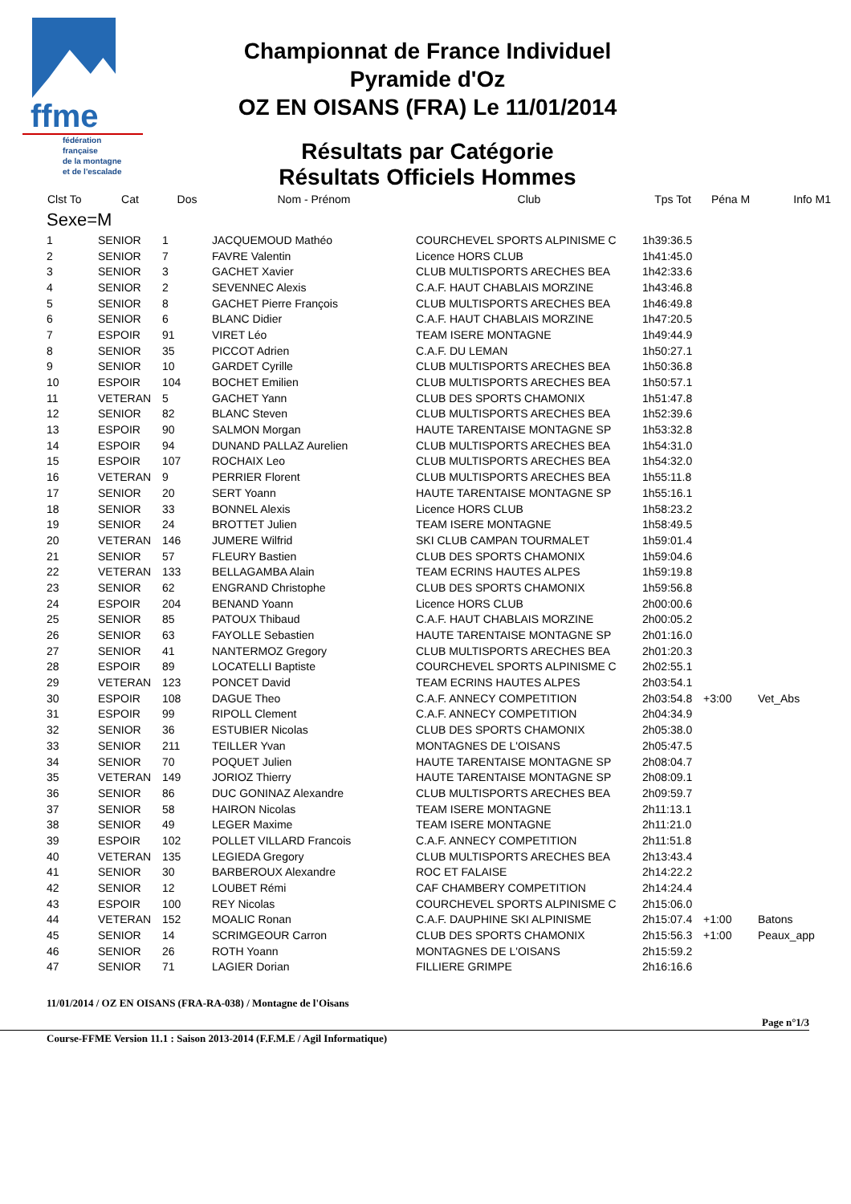ffme
fédération
française
de la montagne
et de l'escalade
Championnat de France Individuel
Pyramide d'Oz
OZ EN OISANS (FRA) Le 11/01/2014
Résultats par Catégorie
Résultats Officiels Hommes
| Clst To | Cat | Dos | Nom - Prénom | Club | Tps Tot | Péna M | Info M1 |
| --- | --- | --- | --- | --- | --- | --- | --- |
| Sexe=M | | | | | | | |
| 1 | SENIOR | 1 | JACQUEMOUD Mathéo | COURCHEVEL SPORTS ALPINISME C | 1h39:36.5 | | |
| 2 | SENIOR | 7 | FAVRE Valentin | Licence HORS CLUB | 1h41:45.0 | | |
| 3 | SENIOR | 3 | GACHET Xavier | CLUB MULTISPORTS ARECHES BEA | 1h42:33.6 | | |
| 4 | SENIOR | 2 | SEVENNEC Alexis | C.A.F. HAUT CHABLAIS MORZINE | 1h43:46.8 | | |
| 5 | SENIOR | 8 | GACHET Pierre François | CLUB MULTISPORTS ARECHES BEA | 1h46:49.8 | | |
| 6 | SENIOR | 6 | BLANC Didier | C.A.F. HAUT CHABLAIS MORZINE | 1h47:20.5 | | |
| 7 | ESPOIR | 91 | VIRET Léo | TEAM ISERE MONTAGNE | 1h49:44.9 | | |
| 8 | SENIOR | 35 | PICCOT Adrien | C.A.F. DU LEMAN | 1h50:27.1 | | |
| 9 | SENIOR | 10 | GARDET Cyrille | CLUB MULTISPORTS ARECHES BEA | 1h50:36.8 | | |
| 10 | ESPOIR | 104 | BOCHET Emilien | CLUB MULTISPORTS ARECHES BEA | 1h50:57.1 | | |
| 11 | VETERAN | 5 | GACHET Yann | CLUB DES SPORTS CHAMONIX | 1h51:47.8 | | |
| 12 | SENIOR | 82 | BLANC Steven | CLUB MULTISPORTS ARECHES BEA | 1h52:39.6 | | |
| 13 | ESPOIR | 90 | SALMON Morgan | HAUTE TARENTAISE MONTAGNE SP | 1h53:32.8 | | |
| 14 | ESPOIR | 94 | DUNAND PALLAZ Aurelien | CLUB MULTISPORTS ARECHES BEA | 1h54:31.0 | | |
| 15 | ESPOIR | 107 | ROCHAIX Leo | CLUB MULTISPORTS ARECHES BEA | 1h54:32.0 | | |
| 16 | VETERAN | 9 | PERRIER Florent | CLUB MULTISPORTS ARECHES BEA | 1h55:11.8 | | |
| 17 | SENIOR | 20 | SERT Yoann | HAUTE TARENTAISE MONTAGNE SP | 1h55:16.1 | | |
| 18 | SENIOR | 33 | BONNEL Alexis | Licence HORS CLUB | 1h58:23.2 | | |
| 19 | SENIOR | 24 | BROTTET Julien | TEAM ISERE MONTAGNE | 1h58:49.5 | | |
| 20 | VETERAN | 146 | JUMERE Wilfrid | SKI CLUB CAMPAN TOURMALET | 1h59:01.4 | | |
| 21 | SENIOR | 57 | FLEURY Bastien | CLUB DES SPORTS CHAMONIX | 1h59:04.6 | | |
| 22 | VETERAN | 133 | BELLAGAMBA Alain | TEAM ECRINS HAUTES ALPES | 1h59:19.8 | | |
| 23 | SENIOR | 62 | ENGRAND Christophe | CLUB DES SPORTS CHAMONIX | 1h59:56.8 | | |
| 24 | ESPOIR | 204 | BENAND Yoann | Licence HORS CLUB | 2h00:00.6 | | |
| 25 | SENIOR | 85 | PATOUX Thibaud | C.A.F. HAUT CHABLAIS MORZINE | 2h00:05.2 | | |
| 26 | SENIOR | 63 | FAYOLLE Sebastien | HAUTE TARENTAISE MONTAGNE SP | 2h01:16.0 | | |
| 27 | SENIOR | 41 | NANTERMOZ Gregory | CLUB MULTISPORTS ARECHES BEA | 2h01:20.3 | | |
| 28 | ESPOIR | 89 | LOCATELLI Baptiste | COURCHEVEL SPORTS ALPINISME C | 2h02:55.1 | | |
| 29 | VETERAN | 123 | PONCET David | TEAM ECRINS HAUTES ALPES | 2h03:54.1 | | |
| 30 | ESPOIR | 108 | DAGUE Theo | C.A.F. ANNECY COMPETITION | 2h03:54.8 | +3:00 | Vet_Abs |
| 31 | ESPOIR | 99 | RIPOLL Clement | C.A.F. ANNECY COMPETITION | 2h04:34.9 | | |
| 32 | SENIOR | 36 | ESTUBIER Nicolas | CLUB DES SPORTS CHAMONIX | 2h05:38.0 | | |
| 33 | SENIOR | 211 | TEILLER Yvan | MONTAGNES DE L'OISANS | 2h05:47.5 | | |
| 34 | SENIOR | 70 | POQUET Julien | HAUTE TARENTAISE MONTAGNE SP | 2h08:04.7 | | |
| 35 | VETERAN | 149 | JORIOZ Thierry | HAUTE TARENTAISE MONTAGNE SP | 2h08:09.1 | | |
| 36 | SENIOR | 86 | DUC GONINAZ Alexandre | CLUB MULTISPORTS ARECHES BEA | 2h09:59.7 | | |
| 37 | SENIOR | 58 | HAIRON Nicolas | TEAM ISERE MONTAGNE | 2h11:13.1 | | |
| 38 | SENIOR | 49 | LEGER Maxime | TEAM ISERE MONTAGNE | 2h11:21.0 | | |
| 39 | ESPOIR | 102 | POLLET VILLARD Francois | C.A.F. ANNECY COMPETITION | 2h11:51.8 | | |
| 40 | VETERAN | 135 | LEGIEDA Gregory | CLUB MULTISPORTS ARECHES BEA | 2h13:43.4 | | |
| 41 | SENIOR | 30 | BARBEROUX Alexandre | ROC ET FALAISE | 2h14:22.2 | | |
| 42 | SENIOR | 12 | LOUBET Rémi | CAF CHAMBERY COMPETITION | 2h14:24.4 | | |
| 43 | ESPOIR | 100 | REY Nicolas | COURCHEVEL SPORTS ALPINISME C | 2h15:06.0 | | |
| 44 | VETERAN | 152 | MOALIC Ronan | C.A.F. DAUPHINE SKI ALPINISME | 2h15:07.4 | +1:00 | Batons |
| 45 | SENIOR | 14 | SCRIMGEOUR Carron | CLUB DES SPORTS CHAMONIX | 2h15:56.3 | +1:00 | Peaux_app |
| 46 | SENIOR | 26 | ROTH Yoann | MONTAGNES DE L'OISANS | 2h15:59.2 | | |
| 47 | SENIOR | 71 | LAGIER Dorian | FILLIERE GRIMPE | 2h16:16.6 | | |
11/01/2014 / OZ EN OISANS (FRA-RA-038) / Montagne de l'Oisans
Page n°1/3
Course-FFME Version 11.1 : Saison 2013-2014 (F.F.M.E / Agil Informatique)